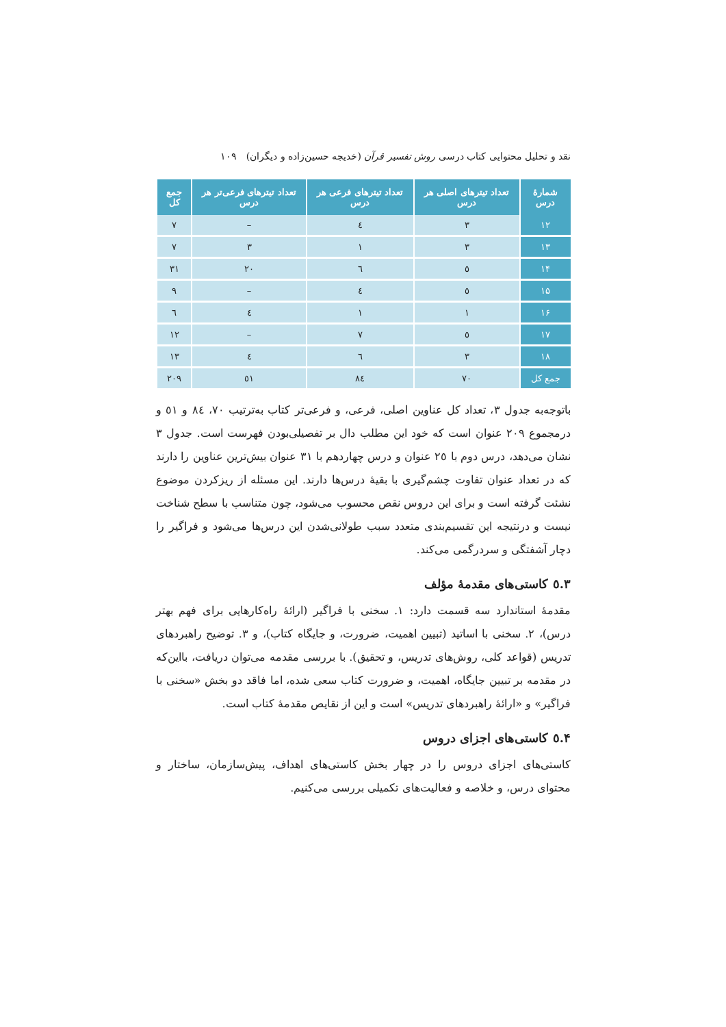نقد و تحلیل محتوایی کتاب درسی روش تفسیر قرآن (خدیجه حسین‌زاده و دیگران) ۱۰۹
| شمارهٔ درس | تعداد تیترهای اصلی هر درس | تعداد تیترهای فرعی هر درس | تعداد تیترهای فرعی‌تر هر درس | جمع کل |
| --- | --- | --- | --- | --- |
| ۱۲ | ۳ | ٤ | – | ۷ |
| ۱۳ | ۳ | ۱ | ۳ | ۷ |
| ۱۴ | ٥ | ٦ | ۲۰ | ۳۱ |
| ۱۵ | ٥ | ٤ | – | ۹ |
| ۱۶ | ۱ | ۱ | ٤ | ٦ |
| ۱۷ | ٥ | ۷ | – | ۱۲ |
| ۱۸ | ۳ | ٦ | ٤ | ۱۳ |
| جمع کل | ۷۰ | ۸٤ | ٥۱ | ۲۰۹ |
باتوجه‌به جدول ۳، تعداد کل عناوین اصلی، فرعی، و فرعی‌تر کتاب به‌ترتیب ۷۰، ۸٤ و ٥۱ و درمجموع ۲۰۹ عنوان است که خود این مطلب دال بر تفصیلی‌بودن فهرست است. جدول ۳ نشان می‌دهد، درس دوم با ۲٥ عنوان و درس چهاردهم با ۳۱ عنوان بیش‌ترین عناوین را دارند که در تعداد عنوان تفاوت چشم‌گیری با بقیهٔ درس‌ها دارند. این مسئله از ریزکردن موضوع نشئت گرفته است و برای این دروس نقص محسوب می‌شود، چون متناسب با سطح شناخت نیست و درنتیجه این تقسیم‌بندی متعدد سبب طولانی‌شدن این درس‌ها می‌شود و فراگیر را دچار آشفتگی و سردرگمی می‌کند.
۳.٥ کاستی‌های مقدمهٔ مؤلف
مقدمهٔ استاندارد سه قسمت دارد: ۱. سخنی با فراگیر (ارائهٔ راه‌کارهایی برای فهم بهتر درس)، ۲. سخنی با اساتید (تبیین اهمیت، ضرورت، و جایگاه کتاب)، و ۳. توضیح راهبردهای تدریس (قواعد کلی، روش‌های تدریس، و تحقیق). با بررسی مقدمه می‌توان دریافت، بااین‌که در مقدمه بر تبیین جایگاه، اهمیت، و ضرورت کتاب سعی شده، اما فاقد دو بخش «سخنی با فراگیر» و «ارائهٔ راهبردهای تدریس» است و این از نقایص مقدمهٔ کتاب است.
۴.٥ کاستی‌های اجزای دروس
کاستی‌های اجزای دروس را در چهار بخش کاستی‌های اهداف، پیش‌سازمان، ساختار و محتوای درس، و خلاصه و فعالیت‌های تکمیلی بررسی می‌کنیم.